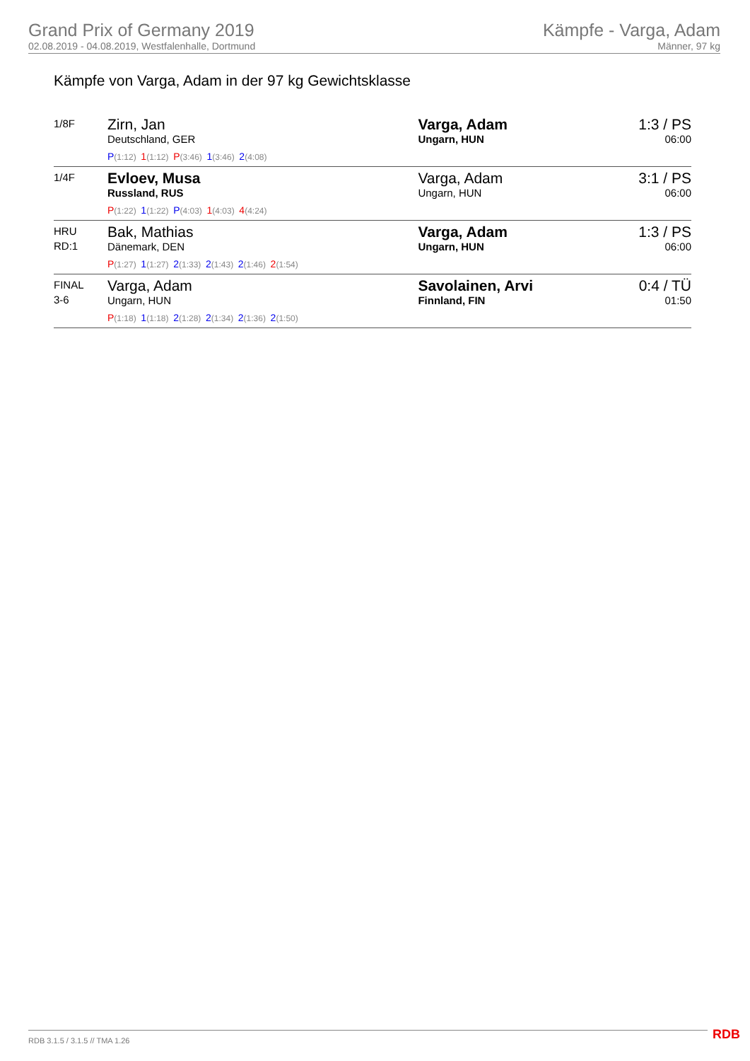Grand Prix of Germany 2019
02.08.2019 - 04.08.2019, Westfalenhalle, Dortmund
Kämpfe - Varga, Adam
Männer, 97 kg
Kämpfe von Varga, Adam in der 97 kg Gewichtsklasse
| 1/8F | Zirn, Jan Deutschland, GER P (1:12) 1 (1:12) P (3:46) 1 (3:46) 2 (4:08) | Varga, Adam Ungarn, HUN | 1:3 / PS 06:00 |
| 1/4F | Evloev, Musa Russland, RUS P (1:22) 1 (1:22) P (4:03) 1 (4:03) 4 (4:24) | Varga, Adam Ungarn, HUN | 3:1 / PS 06:00 |
| HRU RD:1 | Bak, Mathias Dänemark, DEN P (1:27) 1 (1:27) 2 (1:33) 2 (1:43) 2 (1:46) 2 (1:54) | Varga, Adam Ungarn, HUN | 1:3 / PS 06:00 |
| FINAL 3-6 | Varga, Adam Ungarn, HUN P (1:18) 1 (1:18) 2 (1:28) 2 (1:34) 2 (1:36) 2 (1:50) | Savolainen, Arvi Finnland, FIN | 0:4 / TÜ 01:50 |
RDB 3.1.5 / 3.1.5 // TMA 1.26 RDB